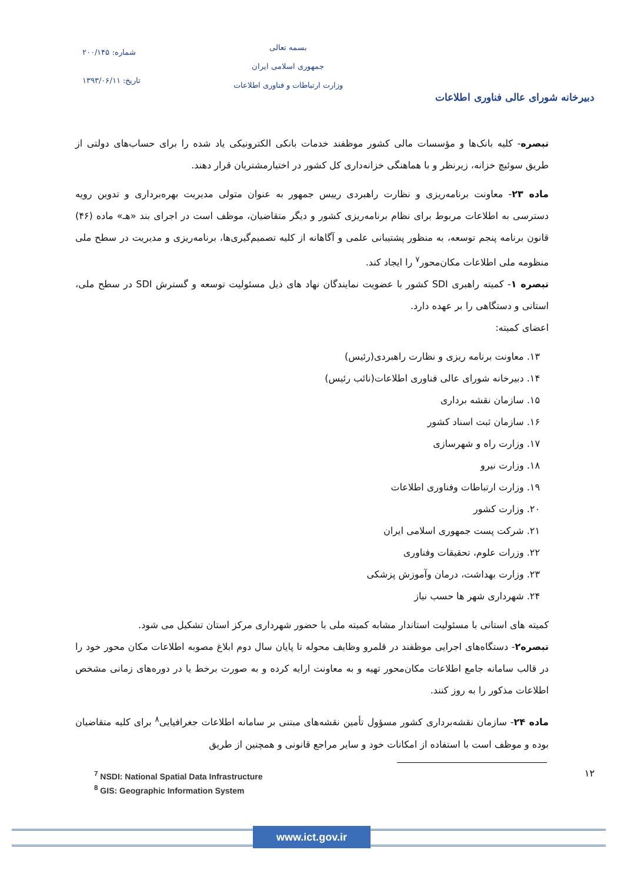شماره: ۲۰۰/۱۴۵
تاریخ: ۱۳۹۳/۰۶/۱۱
بسمه تعالی
جمهوری اسلامی ایران
وزارت ارتباطات و فناوری اطلاعات
دبیرخانه شورای عالی فناوری اطلاعات
تبصره- کلیه بانک‌ها و مؤسسات مالی کشور موظفند خدمات بانکی الکترونیکی یاد شده را برای حساب‌های دولتی از طریق سوئیچ خزانه، زیرنظر و با هماهنگی خزانه‌داری کل کشور در اختیارمشتریان قرار دهند.
ماده ۲۳- معاونت برنامه‌ریزی و نظارت راهبردی رییس جمهور به عنوان متولی مدیریت بهره‌برداری و تدوین رویه دسترسی به اطلاعات مربوط برای نظام برنامه‌ریزی کشور و دیگر متقاضیان، موظف است در اجرای بند «هـ» ماده (۴۶) قانون برنامه پنجم توسعه، به منظور پشتیبانی علمی و آگاهانه از کلیه تصمیم‌گیری‌ها، برنامه‌ریزی و مدیریت در سطح ملی منظومه ملی اطلاعات مکان‌محور<sup>۷</sup> را ایجاد کند.
تبصره ۱- کمیته راهبری SDI کشور با عضویت نمایندگان نهاد های ذیل مسئولیت توسعه و گسترش SDI در سطح ملی، استانی و دستگاهی را بر عهده دارد.
اعضای کمیته:
۱۳. معاونت برنامه ریزی و نظارت راهبردی(رئیس)
۱۴. دبیرخانه شورای عالی فناوری اطلاعات(نائب رئیس)
۱۵. سازمان نقشه برداری
۱۶. سازمان ثبت اسناد کشور
۱۷. وزارت راه و شهرسازی
۱۸. وزارت نیرو
۱۹. وزارت ارتباطات وفناوری اطلاعات
۲۰. وزارت کشور
۲۱. شرکت پست جمهوری اسلامی ایران
۲۲. وزرات علوم، تحقیقات وفناوری
۲۳. وزارت بهداشت، درمان وآموزش پزشکی
۲۴. شهرداری شهر ها حسب نیاز
کمیته های استانی با مسئولیت استاندار مشابه کمیته ملی با حضور شهرداری مرکز استان تشکیل می شود.
تبصره۲- دستگاه‌های اجرایی موظفند در قلمرو وظایف محوله تا پایان سال دوم ابلاغ مصوبه اطلاعات مکان محور خود را در قالب سامانه جامع اطلاعات مکان‌محور تهیه و به معاونت ارایه کرده و به صورت برخط یا در دوره‌های زمانی مشخص اطلاعات مذکور را به روز کنند.
ماده ۲۴- سازمان نقشه‌برداری کشور مسؤول تأمین نقشه‌های مبتنی بر سامانه اطلاعات جغرافیایی<sup>۸</sup> برای کلیه متقاضیان بوده و موظف است با استفاده از امکانات خود و سایر مراجع قانونی و همچنین از طریق
<sup>7</sup> NSDI: National Spatial Data Infrastructure
<sup>8</sup> GIS: Geographic Information System
۱۲
www.ict.gov.ir